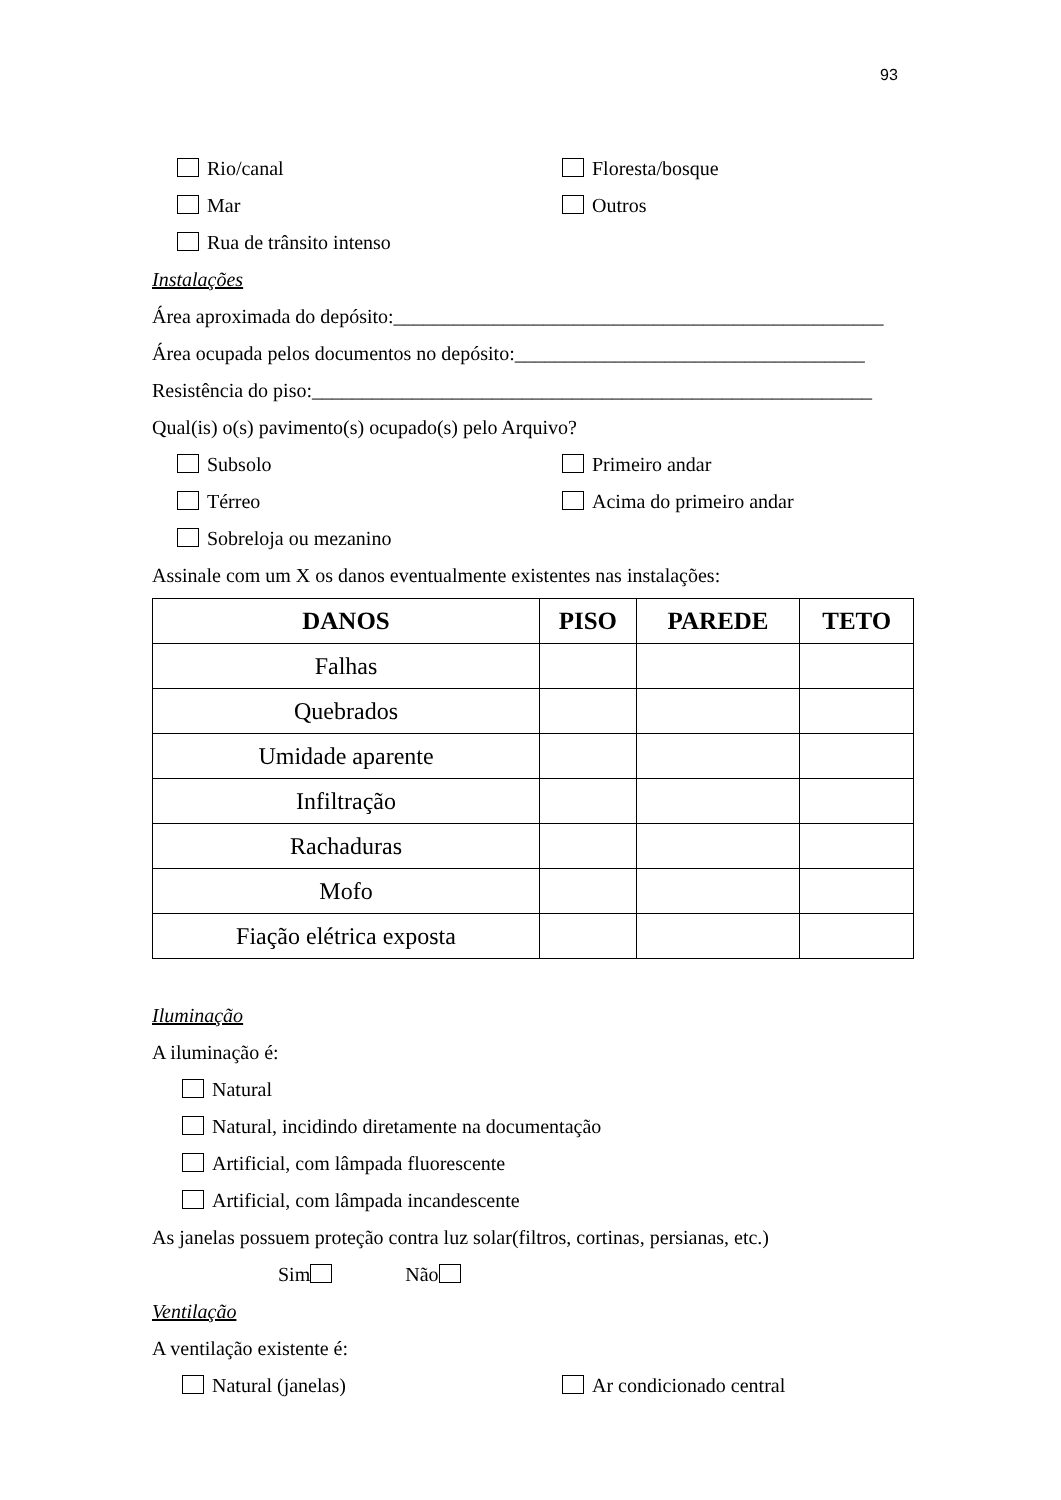93
Rio/canal Floresta/bosque
Mar Outros
Rua de trânsito intenso
Instalações
Área aproximada do depósito:_________________________________________________
Área ocupada pelos documentos no depósito:___________________________________
Resistência do piso:________________________________________________________
Qual(is) o(s) pavimento(s) ocupado(s) pelo Arquivo?
Subsolo Primeiro andar
Térreo Acima do primeiro andar
Sobreloja ou mezanino
Assinale com um X os danos eventualmente existentes nas instalações:
| DANOS | PISO | PAREDE | TETO |
| --- | --- | --- | --- |
| Falhas | | | |
| Quebrados | | | |
| Umidade aparente | | | |
| Infiltração | | | |
| Rachaduras | | | |
| Mofo | | | |
| Fiação elétrica exposta | | | |
Iluminação
A iluminação é:
Natural
Natural, incidindo diretamente na documentação
Artificial, com lâmpada fluorescente
Artificial, com lâmpada incandescente
As janelas possuem proteção contra luz solar(filtros, cortinas, persianas, etc.)
Sim Não
Ventilação
A ventilação existente é:
Natural (janelas) Ar condicionado central